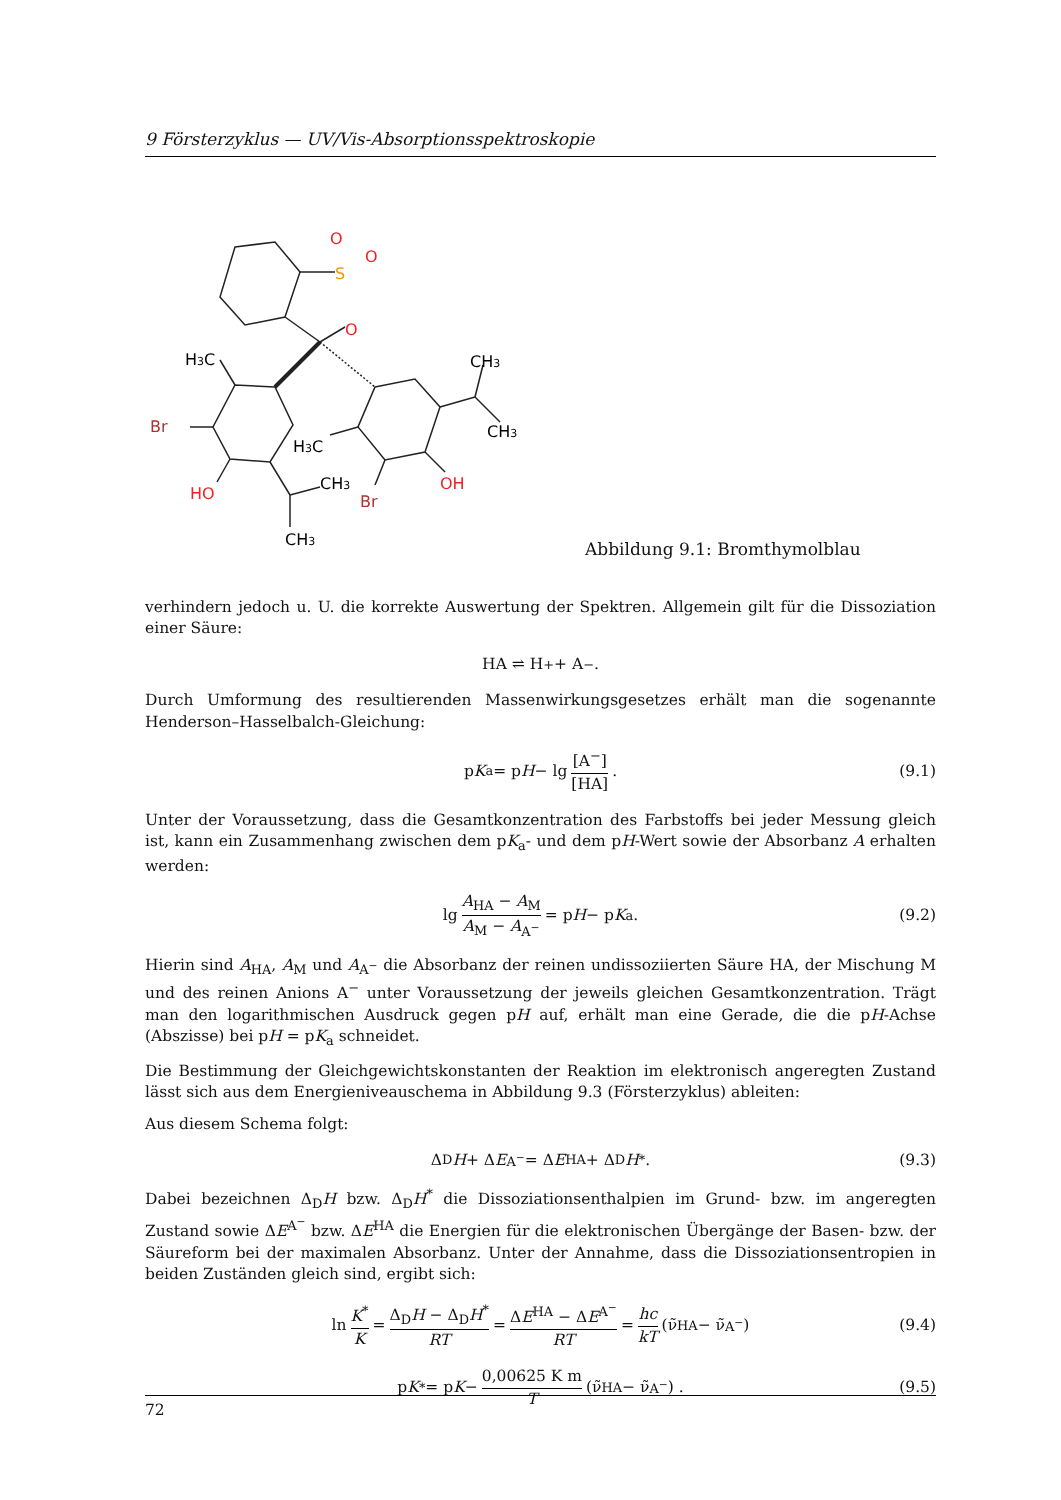9 Försterzyklus — UV/Vis-Absorptionsspektroskopie
O
O
S
O
H3C
Br
HO
H3C
CH3
Br
CH3
OH
CH3
CH3
Abbildung 9.1: Bromthymolblau
verhindern jedoch u. U. die korrekte Auswertung der Spektren. Allgemein gilt für die Dissoziation einer Säure:
HA ⇌ H<sup>+</sup> + A<sup>−</sup>.
Durch Umformung des resultierenden Massenwirkungsgesetzes erhält man die sogenannte Henderson–Hasselbalch-Gleichung:
p K<sub>a</sub> = p H − lg [A<sup>−</sup>] [HA]. (9.1)
Unter der Voraussetzung, dass die Gesamtkonzentration des Farbstoffs bei jeder Messung gleich ist, kann ein Zusammenhang zwischen dem pK<sub>a</sub>- und dem pH-Wert sowie der Absorbanz A erhalten werden:
lg A<sub>HA</sub> − A<sub>M</sub> A<sub>M</sub> − A<sub>A<sup>−</sup></sub> = p H − p K<sub>a</sub>. (9.2)
Hierin sind A<sub>HA</sub>, A<sub>M</sub> und A<sub>A<sup>−</sup></sub> die Absorbanz der reinen undissoziierten Säure HA, der Mischung M und des reinen Anions A<sup>−</sup> unter Voraussetzung der jeweils gleichen Gesamtkonzentration. Trägt man den logarithmischen Ausdruck gegen pH auf, erhält man eine Gerade, die die pH-Achse (Abszisse) bei pH = pK<sub>a</sub> schneidet.
Die Bestimmung der Gleichgewichtskonstanten der Reaktion im elektronisch angeregten Zustand lässt sich aus dem Energieniveauschema in Abbildung 9.3 (Försterzyklus) ableiten:
Aus diesem Schema folgt:
Δ<sub>D</sub> H + Δ E<sup>A<sup>−</sup></sup> = Δ E<sup>HA</sup> + Δ<sub>D</sub> H<sup>*</sup>. (9.3)
Dabei bezeichnen Δ<sub>D</sub>H bzw. Δ<sub>D</sub>H<sup>*</sup> die Dissoziationsenthalpien im Grund- bzw. im angeregten Zustand sowie ΔE<sup>A<sup>−</sup></sup> bzw. ΔE<sup>HA</sup> die Energien für die elektronischen Übergänge der Basen- bzw. der Säureform bei der maximalen Absorbanz. Unter der Annahme, dass die Dissoziationsentropien in beiden Zuständen gleich sind, ergibt sich:
ln K<sup>*</sup> K = Δ<sub>D</sub>H − Δ<sub>D</sub>H<sup>*</sup> RT = ΔE<sup>HA</sup> − ΔE<sup>A<sup>−</sup></sup> RT = hc kT (ν̃<sub>HA</sub> − ν̃<sub>A<sup>−</sup></sub>) (9.4)
p K<sup>*</sup> = p K − 0,00625 K m T (ν̃<sub>HA</sub> − ν̃<sub>A<sup>−</sup></sub>) . (9.5)
72